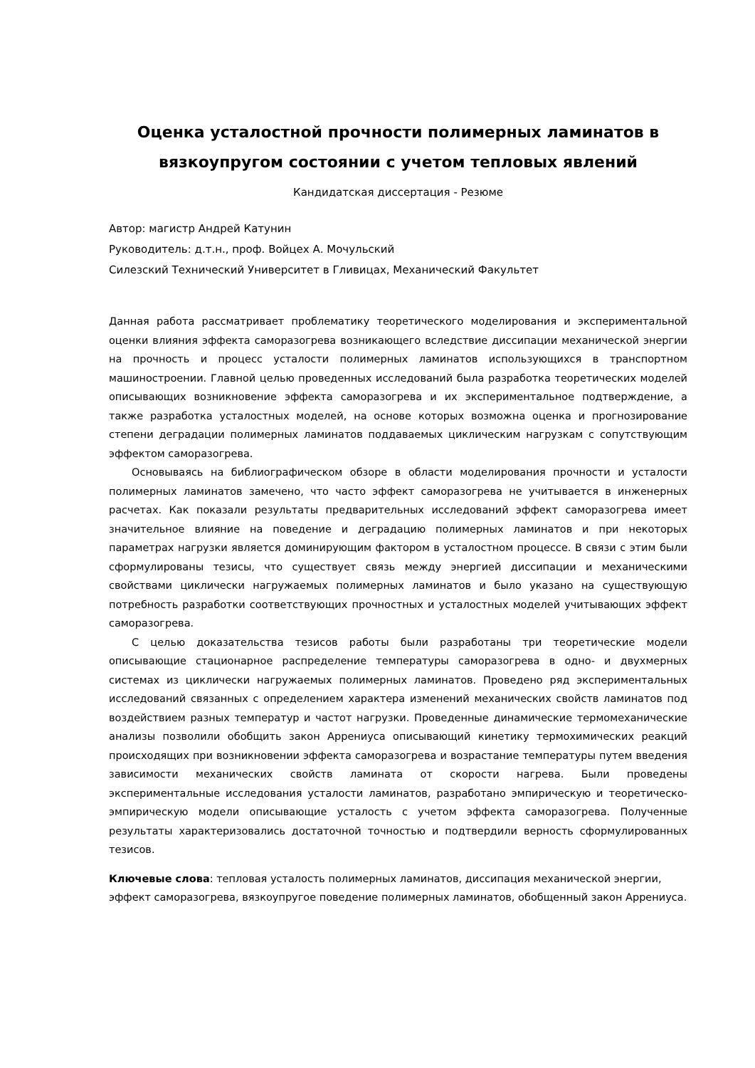Оценка усталостной прочности полимерных ламинатов в вязкоупругом состоянии с учетом тепловых явлений
Кандидатская диссертация - Резюме
Автор: магистр Андрей Катунин
Руководитель: д.т.н., проф. Войцех А. Мочульский
Силезский Технический Университет в Гливицах, Механический Факультет
Данная работа рассматривает проблематику теоретического моделирования и экспериментальной оценки влияния эффекта саморазогрева возникающего вследствие диссипации механической энергии на прочность и процесс усталости полимерных ламинатов использующихся в транспортном машиностроении. Главной целью проведенных исследований была разработка теоретических моделей описывающих возникновение эффекта саморазогрева и их экспериментальное подтверждение, а также разработка усталостных моделей, на основе которых возможна оценка и прогнозирование степени деградации полимерных ламинатов поддаваемых циклическим нагрузкам с сопутствующим эффектом саморазогрева.
Основываясь на библиографическом обзоре в области моделирования прочности и усталости полимерных ламинатов замечено, что часто эффект саморазогрева не учитывается в инженерных расчетах. Как показали результаты предварительных исследований эффект саморазогрева имеет значительное влияние на поведение и деградацию полимерных ламинатов и при некоторых параметрах нагрузки является доминирующим фактором в усталостном процессе. В связи с этим были сформулированы тезисы, что существует связь между энергией диссипации и механическими свойствами циклически нагружаемых полимерных ламинатов и было указано на существующую потребность разработки соответствующих прочностных и усталостных моделей учитывающих эффект саморазогрева.
С целью доказательства тезисов работы были разработаны три теоретические модели описывающие стационарное распределение температуры саморазогрева в одно- и двухмерных системах из циклически нагружаемых полимерных ламинатов. Проведено ряд экспериментальных исследований связанных с определением характера изменений механических свойств ламинатов под воздействием разных температур и частот нагрузки. Проведенные динамические термомеханические анализы позволили обобщить закон Аррениуса описывающий кинетику термохимических реакций происходящих при возникновении эффекта саморазогрева и возрастание температуры путем введения зависимости механических свойств ламината от скорости нагрева. Были проведены экспериментальные исследования усталости ламинатов, разработано эмпирическую и теоретическо-эмпирическую модели описывающие усталость с учетом эффекта саморазогрева. Полученные результаты характеризовались достаточной точностью и подтвердили верность сформулированных тезисов.
Ключевые слова: тепловая усталость полимерных ламинатов, диссипация механической энергии, эффект саморазогрева, вязкоупругое поведение полимерных ламинатов, обобщенный закон Аррениуса.